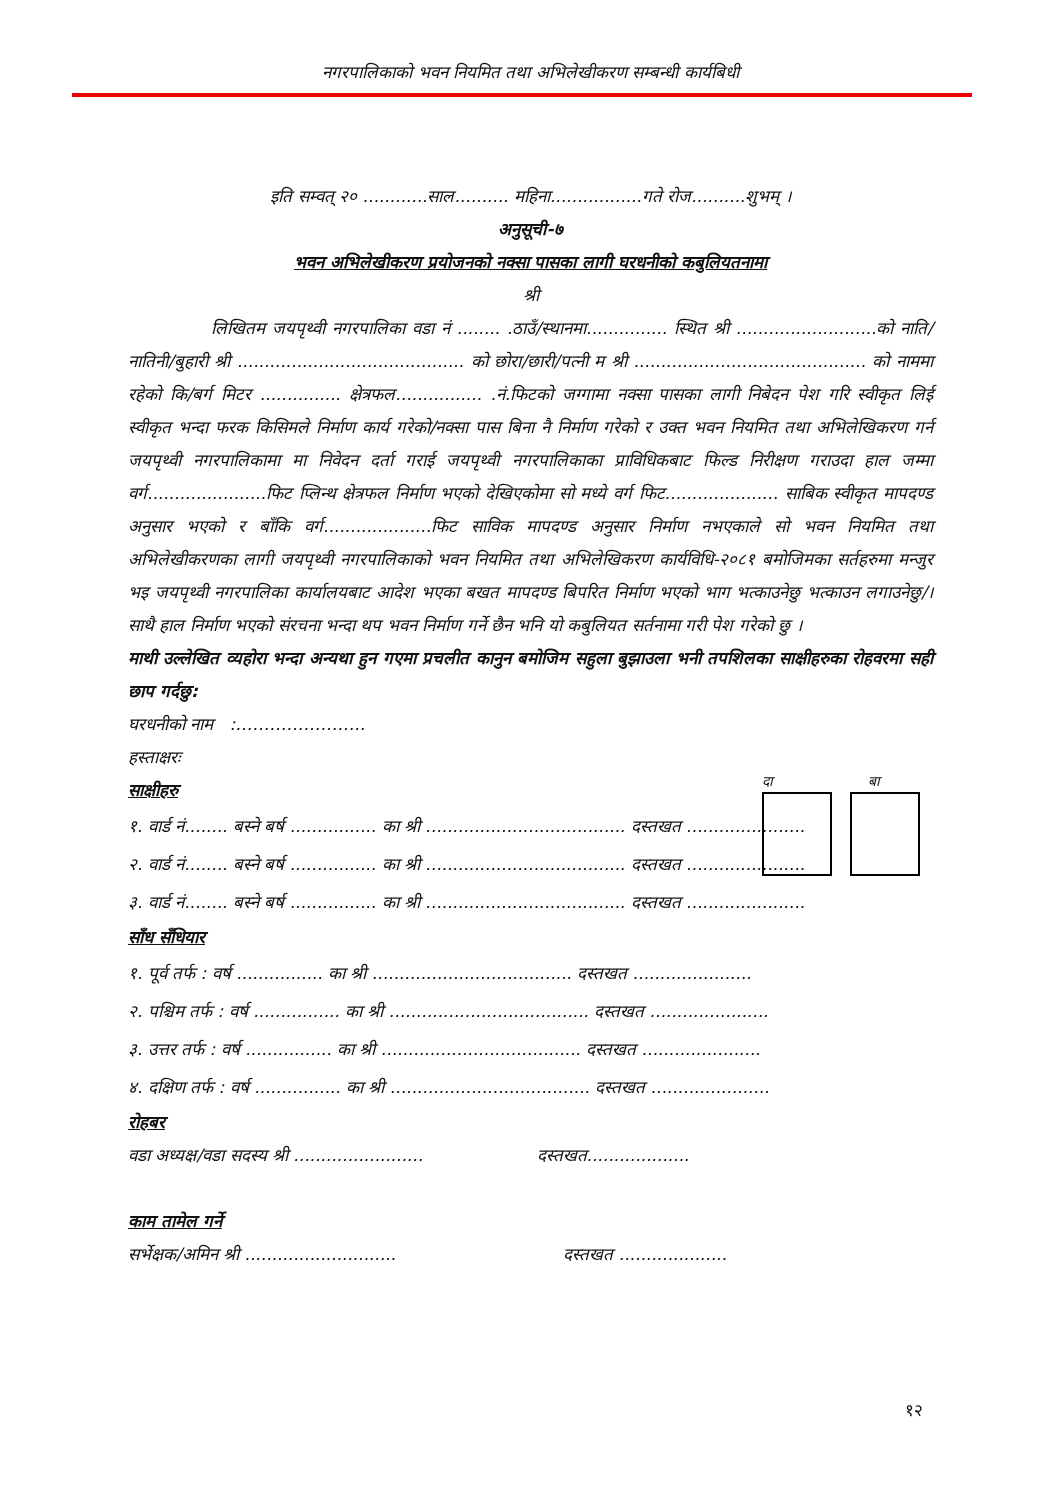नगरपालिकाको भवन नियमित तथा अभिलेखीकरण सम्बन्धी कार्यबिधी
इति सम्वत् २० ............साल.......... महिना.................गते रोज..........शुभम् ।
अनुसूची-७
भवन अभिलेखीकरण प्रयोजनको नक्सा पासका लागी घरधनीको कबुलियतनामा
श्री
लिखितम जयपृथ्वी नगरपालिका वडा नं ........ .ठाउँ/स्थानमा............... स्थित श्री ..........................को नाति/नातिनी/बुहारी श्री .......................................... को छोरा/छारी/पत्नी म श्री ........................................... को नाममा रहेको कि/बर्ग मिटर ............... क्षेत्रफल................ .नं.फिटको जग्गामा नक्सा पासका लागी निबेदन पेश गरि स्वीकृत लिई स्वीकृत भन्दा फरक किसिमले निर्माण कार्य गरेको/नक्सा पास बिना नै निर्माण गरेको र उक्त भवन नियमित तथा अभिलेखिकरण गर्न जयपृथ्वी नगरपालिकामा मा निवेदन दर्ता गराई जयपृथ्वी नगरपालिकाका प्राविधिकबाट फिल्ड निरीक्षण गराउदा हाल जम्मा वर्ग......................फिट प्लिन्थ क्षेत्रफल निर्माण भएको देखिएकोमा सो मध्ये वर्ग फिट..................... साबिक स्वीकृत मापदण्ड अनुसार भएको र बाँकि वर्ग....................फिट साविक मापदण्ड अनुसार निर्माण नभएकाले सो भवन नियमित तथा अभिलेखीकरणका लागी जयपृथ्वी नगरपालिकाको भवन नियमित तथा अभिलेखिकरण कार्यविधि-२०८१ बमोजिमका सर्तहरुमा मन्जुर भइ जयपृथ्वी नगरपालिका कार्यालयबाट आदेश भएका बखत मापदण्ड बिपरित निर्माण भएको भाग भत्काउनेछु भत्काउन लगाउनेछु/। साथै हाल निर्माण भएको संरचना भन्दा थप भवन निर्माण गर्ने छैन भनि यो कबुलियत सर्तनामा गरी पेश गरेको छु ।
माथी उल्लेखित व्यहोरा भन्दा अन्यथा हुन गएमा प्रचलीत कानुन बमोजिम सहुला बुझाउला भनी तपशिलका साक्षीहरुका रोहवरमा सही छाप गर्दछु:
घरधनीको नाम :…………………..
हस्ताक्षरः
साक्षीहरु
१. वार्ड नं........ बस्ने बर्ष ................ का श्री ..................................... दस्तखत ......................
२. वार्ड नं........ बस्ने बर्ष ................ का श्री ..................................... दस्तखत ......................
३. वार्ड नं........ बस्ने बर्ष ................ का श्री ..................................... दस्तखत ......................
साँध सँधियार
१. पूर्व तर्फ : वर्ष ................ का श्री ..................................... दस्तखत ......................
२. पश्चिम तर्फ : वर्ष ................ का श्री ..................................... दस्तखत ......................
३. उत्तर तर्फ : वर्ष ................ का श्री ..................................... दस्तखत ......................
४. दक्षिण तर्फ : वर्ष ................ का श्री ..................................... दस्तखत ......................
रोहबर
वडा अध्यक्ष/वडा सदस्य श्री ........................ दस्तखत...................
काम तामेल गर्ने
सर्भेक्षक/अमिन श्री ............................ दस्तखत ....................
दा बा
१२